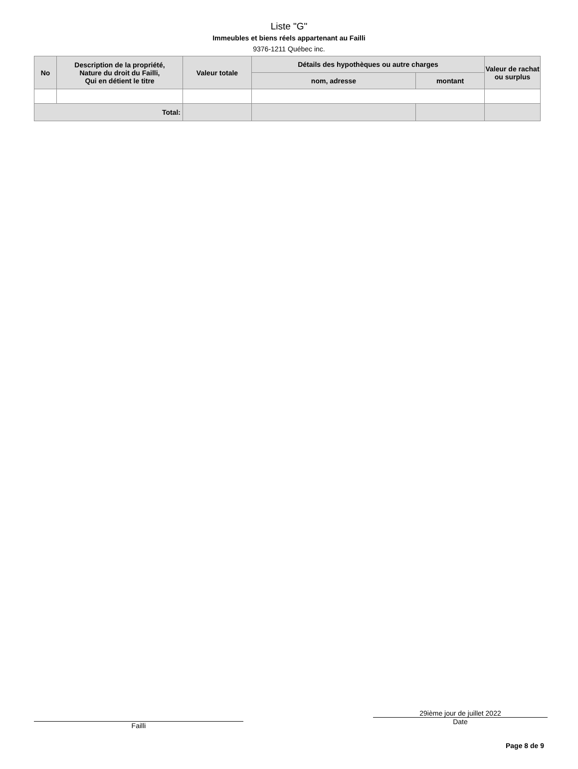Liste "G"
Immeubles et biens réels appartenant au Failli
9376-1211 Québec inc.
| No | Description de la propriété, Nature du droit du Failli, Qui en détient le titre | Valeur totale | Détails des hypothèques ou autre charges | | Valeur de rachat ou surplus |
| --- | --- | --- | --- | --- | --- |
| | | | nom, adresse | montant | |
| Total: | | | | | |
Failli
29ième jour de juillet 2022
Date
Page 8 de 9